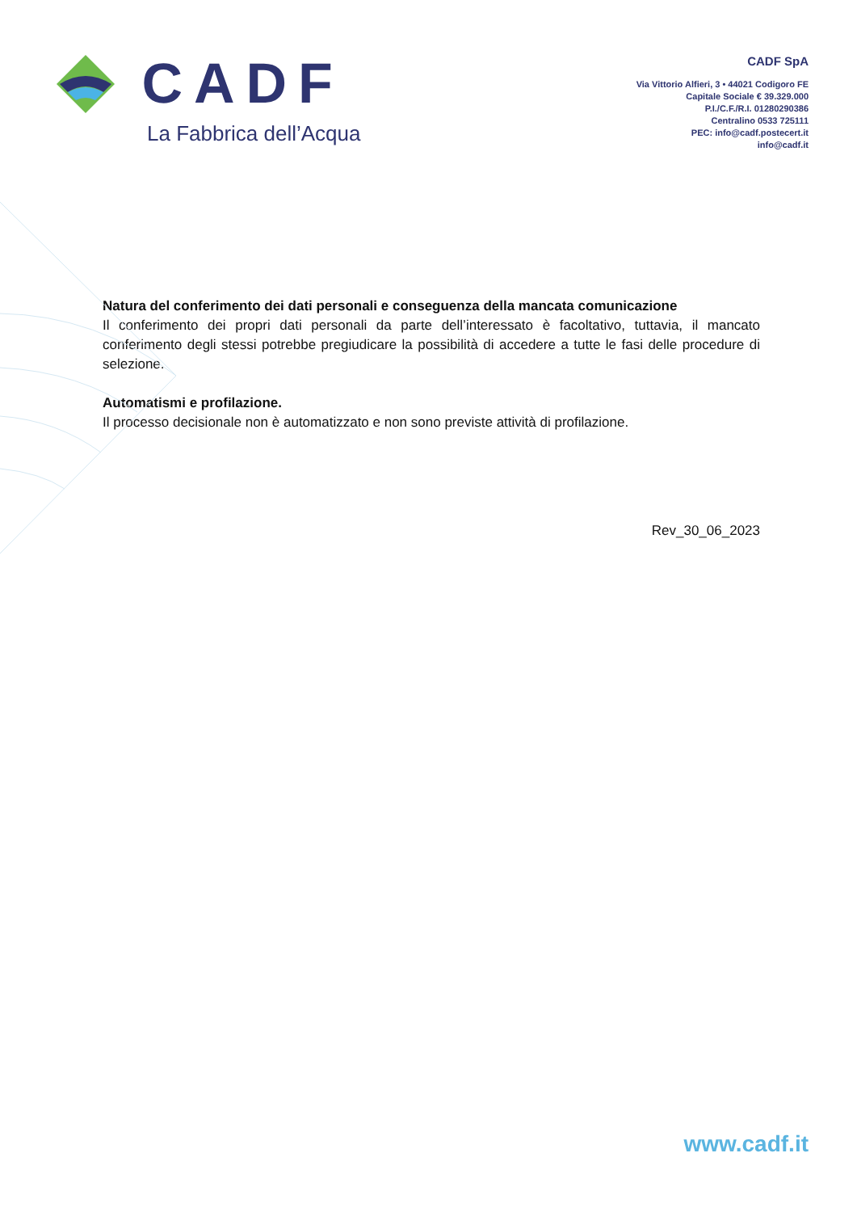CADF
La Fabbrica dell’Acqua
CADF SpA
Via Vittorio Alfieri, 3 • 44021 Codigoro FE
Capitale Sociale € 39.329.000
P.I./C.F./R.I. 01280290386
Centralino 0533 725111
PEC: info@cadf.postecert.it
info@cadf.it
Natura del conferimento dei dati personali e conseguenza della mancata comunicazione
Il conferimento dei propri dati personali da parte dell’interessato è facoltativo, tuttavia, il mancato conferimento degli stessi potrebbe pregiudicare la possibilità di accedere a tutte le fasi delle procedure di selezione.
Automatismi e profilazione.
Il processo decisionale non è automatizzato e non sono previste attività di profilazione.
Rev_30_06_2023
www.cadf.it